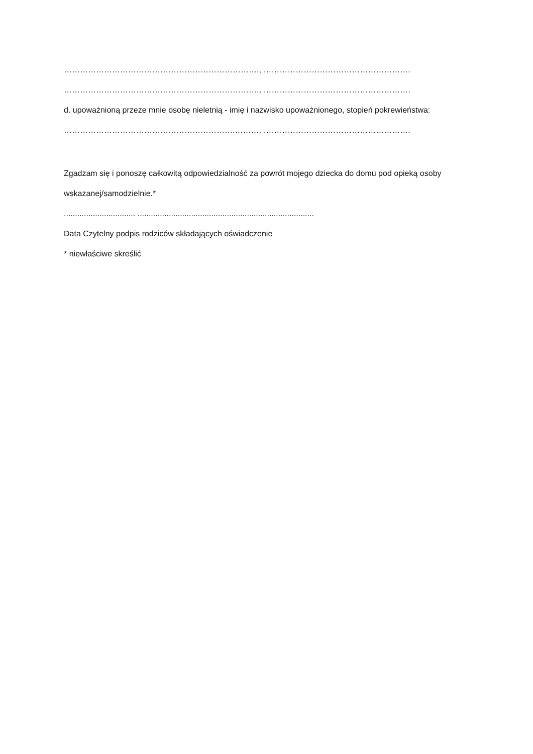………………………………………………………………., ……………………………………………….
………………………………………………………………., ……………………………………………….
d. upoważnioną przeze mnie osobę nieletnią - imię i nazwisko upoważnionego, stopień pokrewieństwa:
……………………………………………………….………, ……………………………………………….
Zgadzam się i ponoszę całkowitą odpowiedzialność za powrót mojego dziecka do domu pod opieką osoby
wskazanej/samodzielnie.*
................................ ...............................................................................
Data Czytelny podpis rodziców składających oświadczenie
* niewłaściwe skreślić